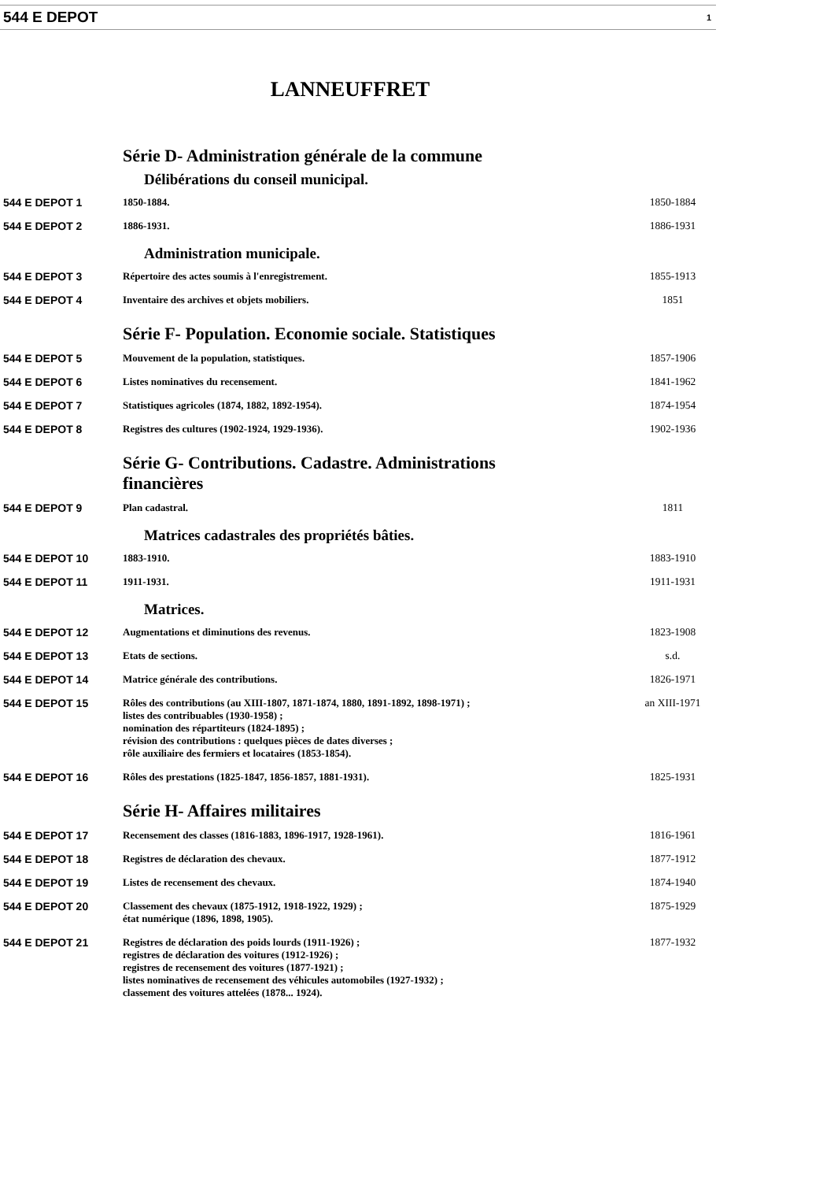544 E DEPOT 1
LANNEUFFRET
Série D- Administration générale de la commune
Délibérations du conseil municipal.
| 544 E DEPOT 1 | 1850-1884. | 1850-1884 |
| 544 E DEPOT 2 | 1886-1931. | 1886-1931 |
Administration municipale.
| 544 E DEPOT 3 | Répertoire des actes soumis à l'enregistrement. | 1855-1913 |
| 544 E DEPOT 4 | Inventaire des archives et objets mobiliers. | 1851 |
Série F- Population. Economie sociale. Statistiques
| 544 E DEPOT 5 | Mouvement de la population, statistiques. | 1857-1906 |
| 544 E DEPOT 6 | Listes nominatives du recensement. | 1841-1962 |
| 544 E DEPOT 7 | Statistiques agricoles (1874, 1882, 1892-1954). | 1874-1954 |
| 544 E DEPOT 8 | Registres des cultures (1902-1924, 1929-1936). | 1902-1936 |
Série G- Contributions. Cadastre. Administrations financières
| 544 E DEPOT 9 | Plan cadastral. | 1811 |
Matrices cadastrales des propriétés bâties.
| 544 E DEPOT 10 | 1883-1910. | 1883-1910 |
| 544 E DEPOT 11 | 1911-1931. | 1911-1931 |
Matrices.
| 544 E DEPOT 12 | Augmentations et diminutions des revenus. | 1823-1908 |
| 544 E DEPOT 13 | Etats de sections. | s.d. |
| 544 E DEPOT 14 | Matrice générale des contributions. | 1826-1971 |
| 544 E DEPOT 15 | Rôles des contributions (au XIII-1807, 1871-1874, 1880, 1891-1892, 1898-1971) ; listes des contribuables (1930-1958) ; nomination des répartiteurs (1824-1895) ; révision des contributions : quelques pièces de dates diverses ; rôle auxiliaire des fermiers et locataires (1853-1854). | an XIII-1971 |
| 544 E DEPOT 16 | Rôles des prestations (1825-1847, 1856-1857, 1881-1931). | 1825-1931 |
Série H- Affaires militaires
| 544 E DEPOT 17 | Recensement des classes (1816-1883, 1896-1917, 1928-1961). | 1816-1961 |
| 544 E DEPOT 18 | Registres de déclaration des chevaux. | 1877-1912 |
| 544 E DEPOT 19 | Listes de recensement des chevaux. | 1874-1940 |
| 544 E DEPOT 20 | Classement des chevaux (1875-1912, 1918-1922, 1929) ; état numérique (1896, 1898, 1905). | 1875-1929 |
| 544 E DEPOT 21 | Registres de déclaration des poids lourds (1911-1926) ; registres de déclaration des voitures (1912-1926) ; registres de recensement des voitures (1877-1921) ; listes nominatives de recensement des véhicules automobiles (1927-1932) ; classement des voitures attelées (1878... 1924). | 1877-1932 |